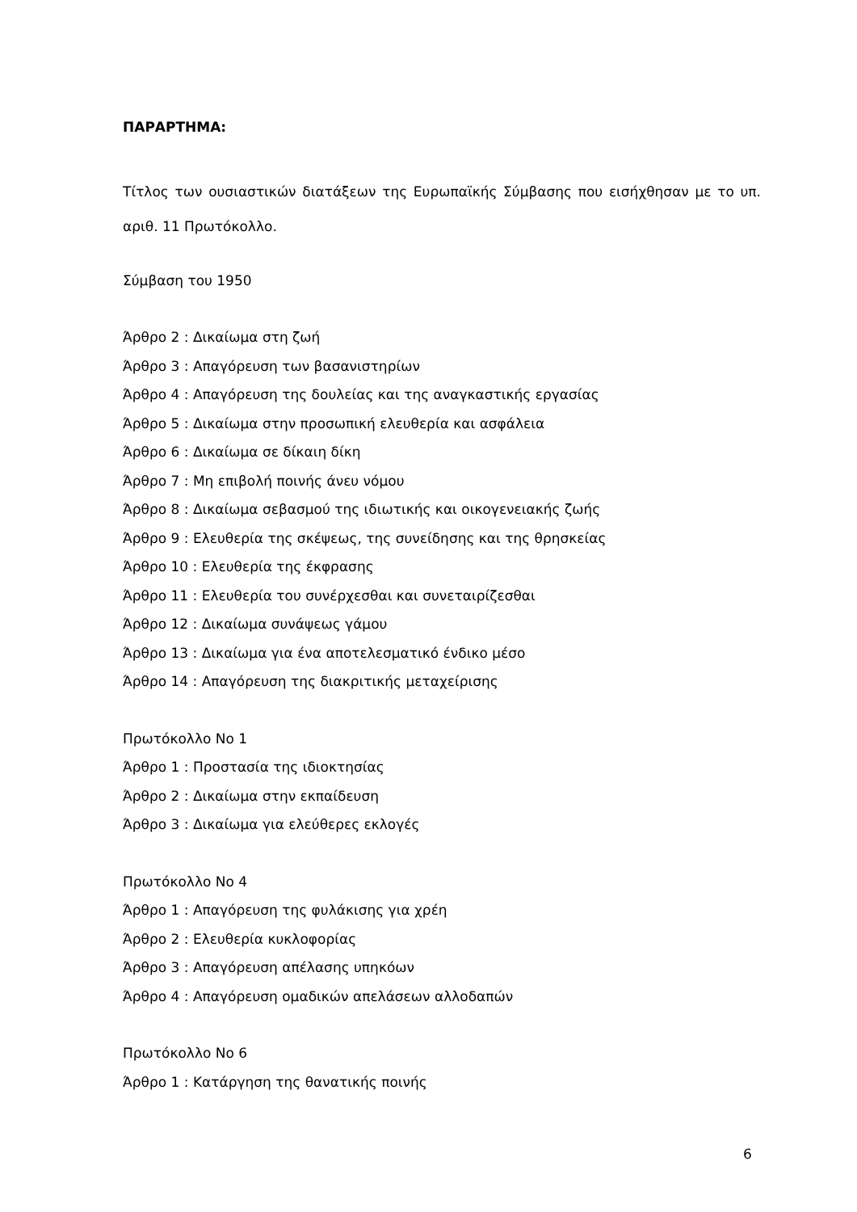ΠΑΡΑΡΤΗΜΑ:
Τίτλος των ουσιαστικών διατάξεων της Ευρωπαϊκής Σύμβασης που εισήχθησαν με το υπ. αριθ. 11 Πρωτόκολλο.
Σύμβαση του 1950
Άρθρο 2 : Δικαίωμα στη ζωή
Άρθρο 3 : Απαγόρευση των βασανιστηρίων
Άρθρο 4 : Απαγόρευση της δουλείας και της αναγκαστικής εργασίας
Άρθρο 5 : Δικαίωμα στην προσωπική ελευθερία και ασφάλεια
Άρθρο 6 : Δικαίωμα σε δίκαιη δίκη
Άρθρο 7 : Μη επιβολή ποινής άνευ νόμου
Άρθρο 8 : Δικαίωμα σεβασμού της ιδιωτικής και οικογενειακής ζωής
Άρθρο 9 : Ελευθερία της σκέψεως, της συνείδησης και της θρησκείας
Άρθρο 10 : Ελευθερία της έκφρασης
Άρθρο 11 : Ελευθερία του συνέρχεσθαι και συνεταιρίζεσθαι
Άρθρο 12 : Δικαίωμα συνάψεως γάμου
Άρθρο 13 : Δικαίωμα για ένα αποτελεσματικό ένδικο μέσο
Άρθρο 14 : Απαγόρευση της διακριτικής μεταχείρισης
Πρωτόκολλο Νο 1
Άρθρο 1 : Προστασία της ιδιοκτησίας
Άρθρο 2 : Δικαίωμα στην εκπαίδευση
Άρθρο 3 : Δικαίωμα για ελεύθερες εκλογές
Πρωτόκολλο Νο 4
Άρθρο 1 : Απαγόρευση της φυλάκισης για χρέη
Άρθρο 2 : Ελευθερία κυκλοφορίας
Άρθρο 3 : Απαγόρευση απέλασης υπηκόων
Άρθρο 4 : Απαγόρευση ομαδικών απελάσεων αλλοδαπών
Πρωτόκολλο Νο 6
Άρθρο 1 : Κατάργηση της θανατικής ποινής
6